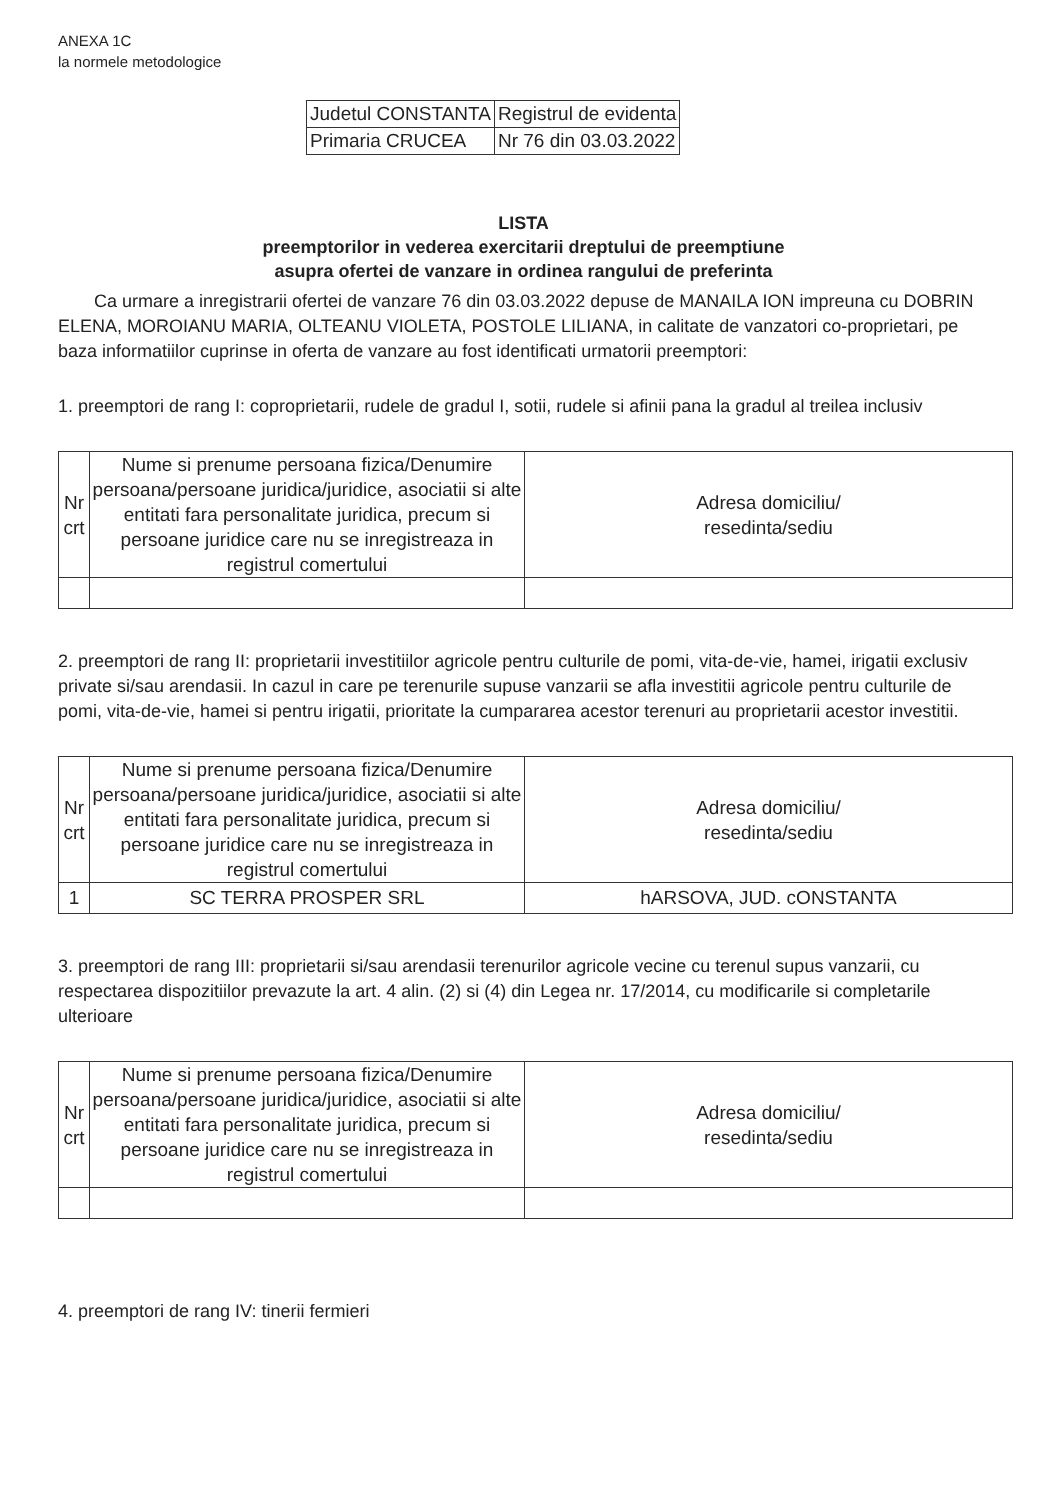ANEXA 1C
la normele metodologice
| Judetul CONSTANTA | Registrul de evidenta |
| Primaria CRUCEA | Nr 76 din 03.03.2022 |
LISTA
preemptorilor in vederea exercitarii dreptului de preemptiune
asupra ofertei de vanzare in ordinea rangului de preferinta
Ca urmare a inregistrarii ofertei de vanzare 76 din 03.03.2022 depuse de MANAILA ION impreuna cu DOBRIN ELENA, MOROIANU MARIA, OLTEANU VIOLETA, POSTOLE LILIANA, in calitate de vanzatori co-proprietari, pe baza informatiilor cuprinse in oferta de vanzare au fost identificati urmatorii preemptori:
1. preemptori de rang I: coproprietarii, rudele de gradul I, sotii, rudele si afinii pana la gradul al treilea inclusiv
| Nr crt | Nume si prenume persoana fizica/Denumire persoana/persoane juridica/juridice, asociatii si alte entitati fara personalitate juridica, precum si persoane juridice care nu se inregistreaza in registrul comertului | Adresa domiciliu/ resedinta/sediu |
| --- | --- | --- |
2. preemptori de rang II: proprietarii investitiilor agricole pentru culturile de pomi, vita-de-vie, hamei, irigatii exclusiv private si/sau arendasii. In cazul in care pe terenurile supuse vanzarii se afla investitii agricole pentru culturile de pomi, vita-de-vie, hamei si pentru irigatii, prioritate la cumpararea acestor terenuri au proprietarii acestor investitii.
| Nr crt | Nume si prenume persoana fizica/Denumire persoana/persoane juridica/juridice, asociatii si alte entitati fara personalitate juridica, precum si persoane juridice care nu se inregistreaza in registrul comertului | Adresa domiciliu/ resedinta/sediu |
| --- | --- | --- |
| 1 | SC TERRA PROSPER SRL | hARSOVA, JUD. cONSTANTA |
3. preemptori de rang III: proprietarii si/sau arendasii terenurilor agricole vecine cu terenul supus vanzarii, cu respectarea dispozitiilor prevazute la art. 4 alin. (2) si (4) din Legea nr. 17/2014, cu modificarile si completarile ulterioare
| Nr crt | Nume si prenume persoana fizica/Denumire persoana/persoane juridica/juridice, asociatii si alte entitati fara personalitate juridica, precum si persoane juridice care nu se inregistreaza in registrul comertului | Adresa domiciliu/ resedinta/sediu |
| --- | --- | --- |
4. preemptori de rang IV: tinerii fermieri